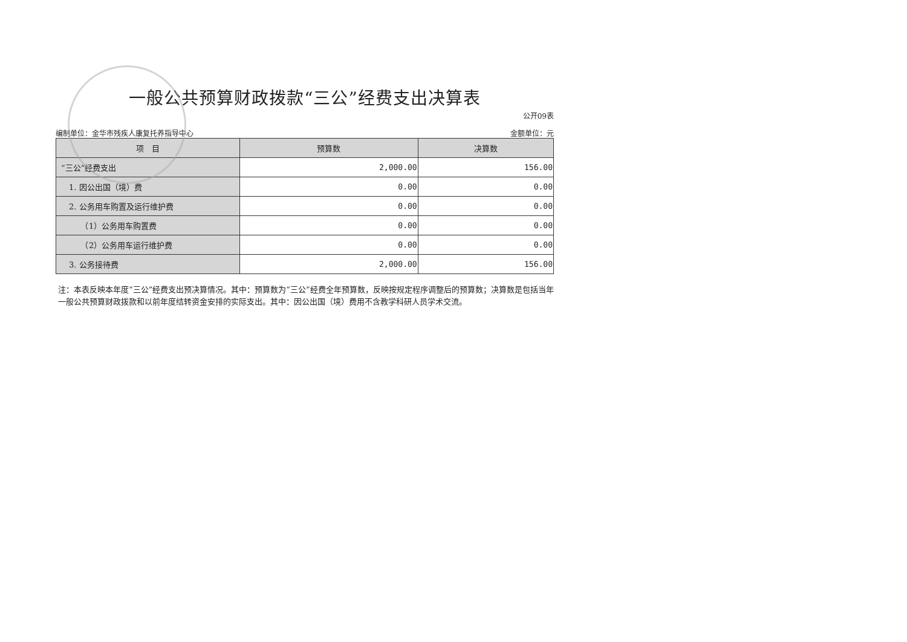一般公共预算财政拨款“三公”经费支出决算表
公开09表
编制单位：金华市残疾人康复托养指导中心 金额单位：元
| 项 目 | 预算数 | 决算数 |
| --- | --- | --- |
| “三公”经费支出 | 2,000.00 | 156.00 |
| 1. 因公出国（境）费 | 0.00 | 0.00 |
| 2. 公务用车购置及运行维护费 | 0.00 | 0.00 |
| （1）公务用车购置费 | 0.00 | 0.00 |
| （2）公务用车运行维护费 | 0.00 | 0.00 |
| 3. 公务接待费 | 2,000.00 | 156.00 |
注：本表反映本年度“三公”经费支出预决算情况。其中：预算数为“三公”经费全年预算数，反映按规定程序调整后的预算数；决算数是包括当年一般公共预算财政拨款和以前年度结转资金安排的实际支出。其中：因公出国（境）费用不含教学科研人员学术交流。